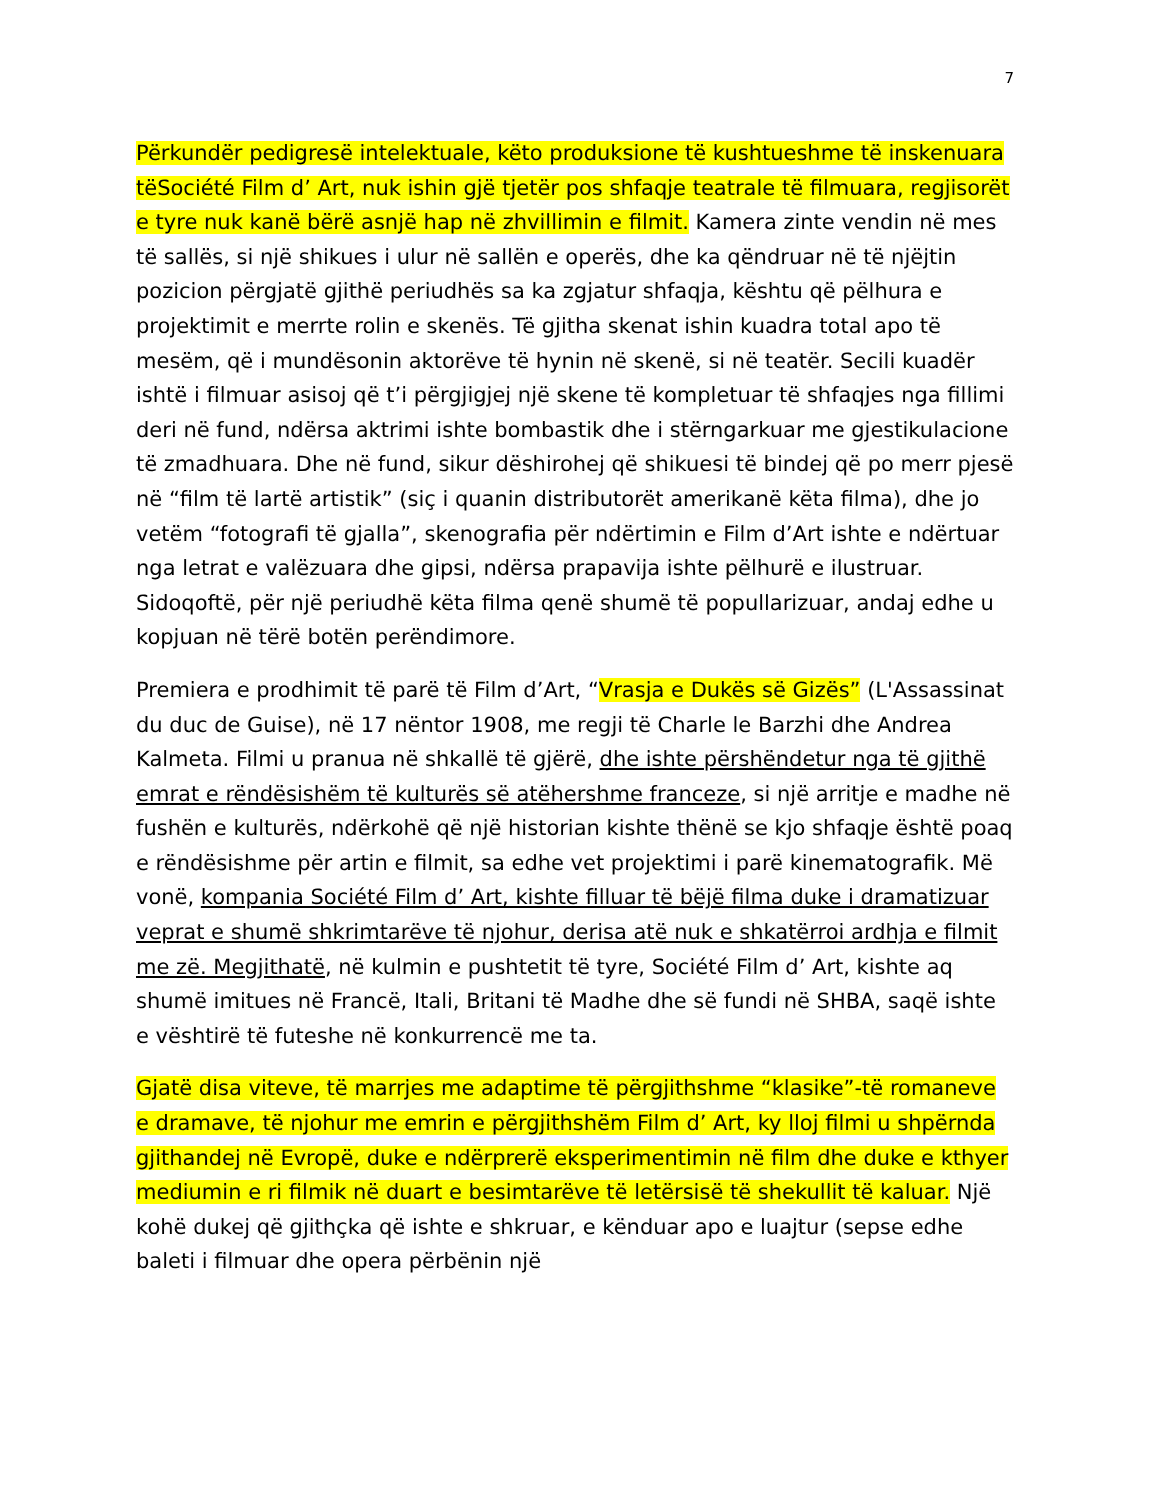7
Përkundër pedigresë intelektuale, këto produksione të kushtueshme të inskenuara tëSociété Film d’ Art, nuk ishin gjë tjetër pos shfaqje teatrale të filmuara, regjisorët e tyre nuk kanë bërë asnjë hap në zhvillimin e filmit. Kamera zinte vendin në mes të sallës, si një shikues i ulur në sallën e operës, dhe ka qëndruar në të njëjtin pozicion përgjatë gjithë periudhës sa ka zgjatur shfaqja, kështu që pëlhura e projektimit e merrte rolin e skenës. Të gjitha skenat ishin kuadra total apo të mesëm, që i mundësonin aktorëve të hynin në skenë, si në teatër. Secili kuadër ishtë i filmuar asisoj që t’i përgjigjej një skene të kompletuar të shfaqjes nga fillimi deri në fund, ndërsa aktrimi ishte bombastik dhe i stërngarkuar me gjestikulacione të zmadhuara. Dhe në fund, sikur dëshirohej që shikuesi të bindej që po merr pjesë në “film të lartë artistik” (siç i quanin distributorët amerikanë këta filma), dhe jo vetëm “fotografi të gjalla”, skenografia për ndërtimin e Film d’Art ishte e ndërtuar nga letrat e valëzuara dhe gipsi, ndërsa prapavija ishte pëlhurë e ilustruar. Sidoqoftë, për një periudhë këta filma qenë shumë të popullarizuar, andaj edhe u kopjuan në tërë botën perëndimore.
Premiera e prodhimit të parë të Film d’Art, “Vrasja e Dukës së Gizës” (L'Assassinat du duc de Guise), në 17 nëntor 1908, me regji të Charle le Barzhi dhe Andrea Kalmeta. Filmi u pranua në shkallë të gjërë, dhe ishte përshëndetur nga të gjithë emrat e rëndësishëm të kulturës së atëhershme franceze, si një arritje e madhe në fushën e kulturës, ndërkohë që një historian kishte thënë se kjo shfaqje është poaq e rëndësishme për artin e filmit, sa edhe vet projektimi i parë kinematografik. Më vonë, kompania Société Film d’ Art, kishte filluar të bëjë filma duke i dramatizuar veprat e shumë shkrimtarëve të njohur, derisa atë nuk e shkatërroi ardhja e filmit me zë. Megjithatë, në kulmin e pushtetit të tyre, Société Film d’ Art, kishte aq shumë imitues në Francë, Itali, Britani të Madhe dhe së fundi në SHBA, saqë ishte e vështirë të futeshe në konkurrencë me ta.
Gjatë disa viteve, të marrjes me adaptime të përgjithshme “klasike”-të romaneve e dramave, të njohur me emrin e përgjithshëm Film d’ Art, ky lloj filmi u shpërnda gjithandej në Evropë, duke e ndërprerë eksperimentimin në film dhe duke e kthyer mediumin e ri filmik në duart e besimtarëve të letërsisë të shekullit të kaluar. Një kohë dukej që gjithçka që ishte e shkruar, e kënduar apo e luajtur (sepse edhe baleti i filmuar dhe opera përbënin një